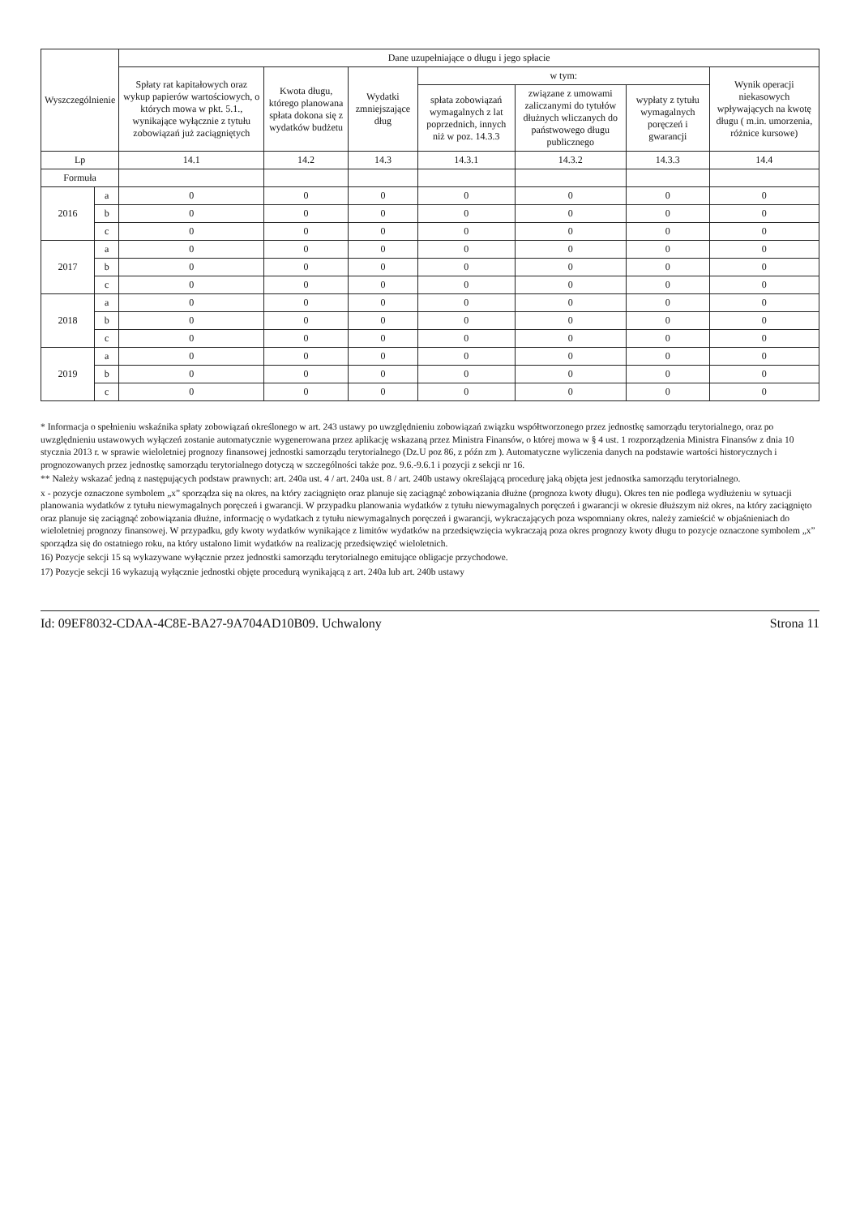| Wyszczególnienie | | Dane uzupełniające o długu i jego spłacie | | | | | | |
| --- | --- | --- | --- | --- | --- | --- | --- | --- |
| | | Spłaty rat kapitałowych oraz wykup papierów wartościowych, o których mowa w pkt. 5.1., wynikające wyłącznie z tytułu zobowiązań już zaciągniętych | Kwota długu, którego planowana spłata dokona się z wydatków budżetu | Wydatki zmniejszające dług | w tym: | | | Wynik operacji niekasowych wpływających na kwotę długu ( m.in. umorzenia, różnice kursowe) |
| | | | | | spłata zobowiązań wymagalnych z lat poprzednich, innych niż w poz. 14.3.3 | związane z umowami zaliczanymi do tytułów dłużnych wliczanych do państwowego długu publicznego | wypłaty z tytułu wymagalnych poręczeń i gwarancji | |
| Lp | | 14.1 | 14.2 | 14.3 | 14.3.1 | 14.3.2 | 14.3.3 | 14.4 |
| Formuła | | | | | | | | |
| 2016 | a | 0 | 0 | 0 | 0 | 0 | 0 | 0 |
| | b | 0 | 0 | 0 | 0 | 0 | 0 | 0 |
| | c | 0 | 0 | 0 | 0 | 0 | 0 | 0 |
| 2017 | a | 0 | 0 | 0 | 0 | 0 | 0 | 0 |
| | b | 0 | 0 | 0 | 0 | 0 | 0 | 0 |
| | c | 0 | 0 | 0 | 0 | 0 | 0 | 0 |
| 2018 | a | 0 | 0 | 0 | 0 | 0 | 0 | 0 |
| | b | 0 | 0 | 0 | 0 | 0 | 0 | 0 |
| | c | 0 | 0 | 0 | 0 | 0 | 0 | 0 |
| 2019 | a | 0 | 0 | 0 | 0 | 0 | 0 | 0 |
| | b | 0 | 0 | 0 | 0 | 0 | 0 | 0 |
| | c | 0 | 0 | 0 | 0 | 0 | 0 | 0 |
* Informacja o spełnieniu wskaźnika spłaty zobowiązań określonego w art. 243 ustawy po uwzględnieniu zobowiązań związku współtworzonego przez jednostkę samorządu terytorialnego, oraz po uwzględnieniu ustawowych wyłączeń zostanie automatycznie wygenerowana przez aplikację wskazaną przez Ministra Finansów, o której mowa w § 4 ust. 1 rozporządzenia Ministra Finansów z dnia 10 stycznia 2013 r. w sprawie wieloletniej prognozy finansowej jednostki samorządu terytorialnego (Dz.U poz 86, z późn zm ). Automatyczne wyliczenia danych na podstawie wartości historycznych i prognozowanych przez jednostkę samorządu terytorialnego dotyczą w szczególności także poz. 9.6.-9.6.1 i pozycji z sekcji nr 16.
** Należy wskazać jedną z następujących podstaw prawnych: art. 240a ust. 4 / art. 240a ust. 8 / art. 240b ustawy określającą procedurę jaką objęta jest jednostka samorządu terytorialnego.
x - pozycje oznaczone symbolem „x” sporządza się na okres, na który zaciągnięto oraz planuje się zaciągnąć zobowiązania dłużne (prognoza kwoty długu). Okres ten nie podlega wydłużeniu w sytuacji planowania wydatków z tytułu niewymagalnych poręczeń i gwarancji. W przypadku planowania wydatków z tytułu niewymagalnych poręczeń i gwarancji w okresie dłuższym niż okres, na który zaciągnięto oraz planuje się zaciągnąć zobowiązania dłużne, informację o wydatkach z tytułu niewymagalnych poręczeń i gwarancji, wykraczających poza wspomniany okres, należy zamieścić w objaśnieniach do wieloletniej prognozy finansowej. W przypadku, gdy kwoty wydatków wynikające z limitów wydatków na przedsięwzięcia wykraczają poza okres prognozy kwoty długu to pozycje oznaczone symbolem „x” sporządza się do ostatniego roku, na który ustalono limit wydatków na realizację przedsięwzięć wieloletnich.
16) Pozycje sekcji 15 są wykazywane wyłącznie przez jednostki samorządu terytorialnego emitujące obligacje przychodowe.
17) Pozycje sekcji 16 wykazują wyłącznie jednostki objęte procedurą wynikającą z art. 240a lub art. 240b ustawy
Id: 09EF8032-CDAA-4C8E-BA27-9A704AD10B09. Uchwalony Strona 11